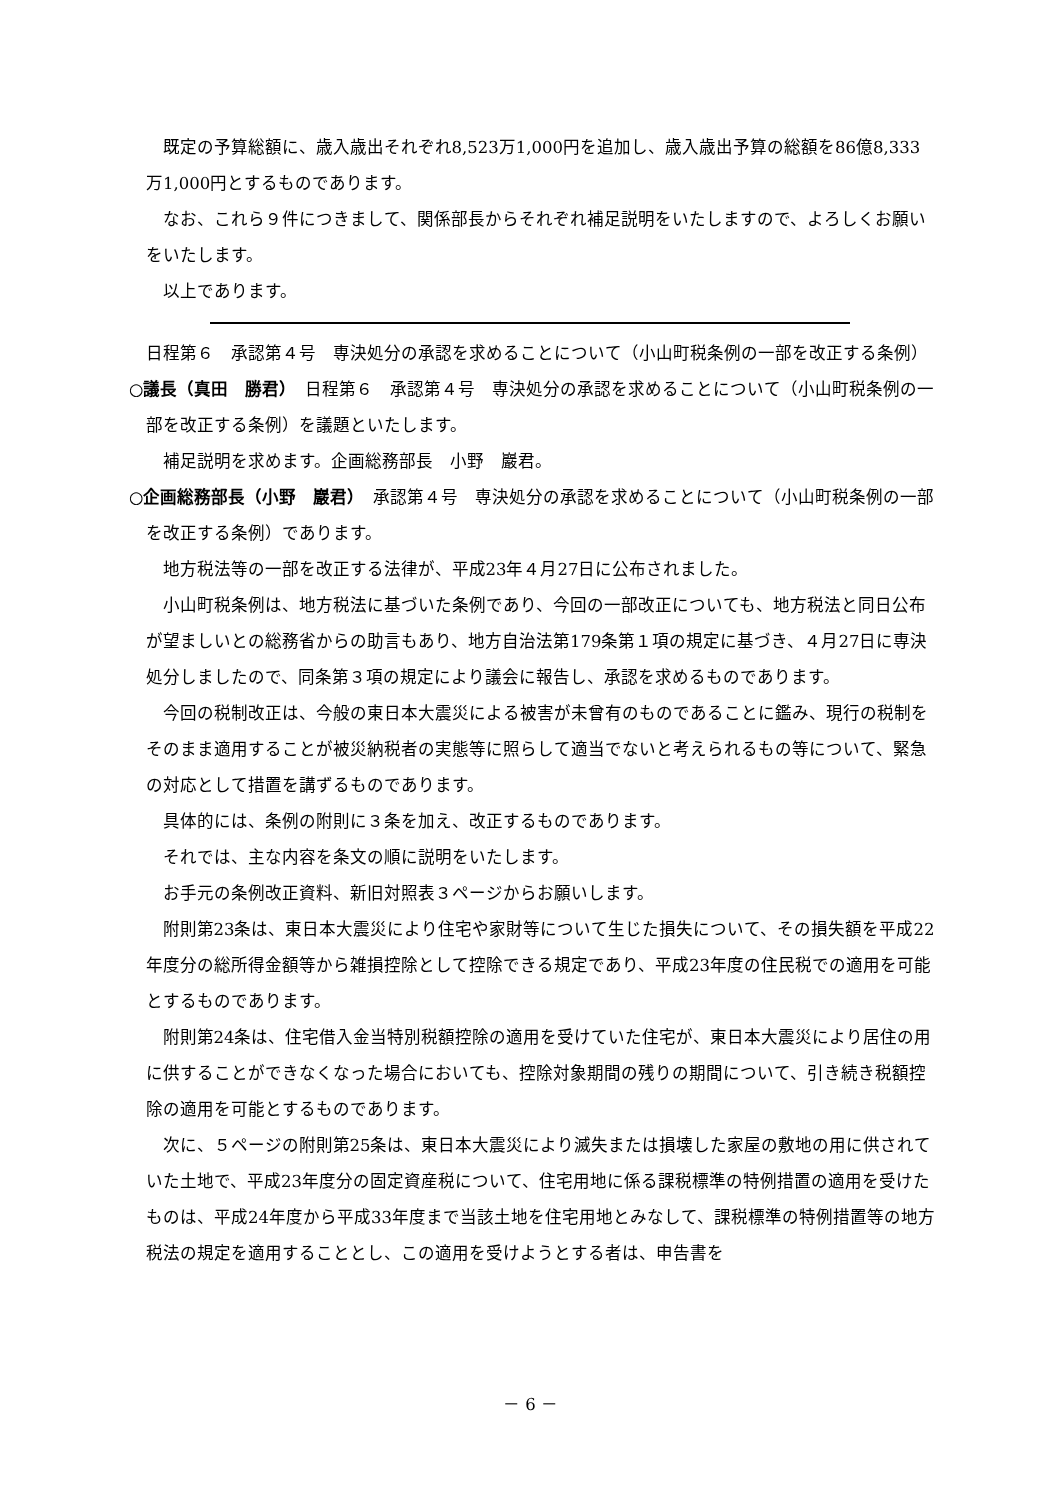既定の予算総額に、歳入歳出それぞれ8,523万1,000円を追加し、歳入歳出予算の総額を86億8,333万1,000円とするものであります。
なお、これら９件につきまして、関係部長からそれぞれ補足説明をいたしますので、よろしくお願いをいたします。
以上であります。
日程第６　承認第４号　専決処分の承認を求めることについて（小山町税条例の一部を改正する条例）
○議長（真田　勝君）　日程第６　承認第４号　専決処分の承認を求めることについて（小山町税条例の一部を改正する条例）を議題といたします。
補足説明を求めます。企画総務部長　小野　巖君。
○企画総務部長（小野　巖君）　承認第４号　専決処分の承認を求めることについて（小山町税条例の一部を改正する条例）であります。
地方税法等の一部を改正する法律が、平成23年４月27日に公布されました。
小山町税条例は、地方税法に基づいた条例であり、今回の一部改正についても、地方税法と同日公布が望ましいとの総務省からの助言もあり、地方自治法第179条第１項の規定に基づき、４月27日に専決処分しましたので、同条第３項の規定により議会に報告し、承認を求めるものであります。
今回の税制改正は、今般の東日本大震災による被害が未曾有のものであることに鑑み、現行の税制をそのまま適用することが被災納税者の実態等に照らして適当でないと考えられるもの等について、緊急の対応として措置を講ずるものであります。
具体的には、条例の附則に３条を加え、改正するものであります。
それでは、主な内容を条文の順に説明をいたします。
お手元の条例改正資料、新旧対照表３ページからお願いします。
附則第23条は、東日本大震災により住宅や家財等について生じた損失について、その損失額を平成22年度分の総所得金額等から雑損控除として控除できる規定であり、平成23年度の住民税での適用を可能とするものであります。
附則第24条は、住宅借入金当特別税額控除の適用を受けていた住宅が、東日本大震災により居住の用に供することができなくなった場合においても、控除対象期間の残りの期間について、引き続き税額控除の適用を可能とするものであります。
次に、５ページの附則第25条は、東日本大震災により滅失または損壊した家屋の敷地の用に供されていた土地で、平成23年度分の固定資産税について、住宅用地に係る課税標準の特例措置の適用を受けたものは、平成24年度から平成33年度まで当該土地を住宅用地とみなして、課税標準の特例措置等の地方税法の規定を適用することとし、この適用を受けようとする者は、申告書を
－ 6 －